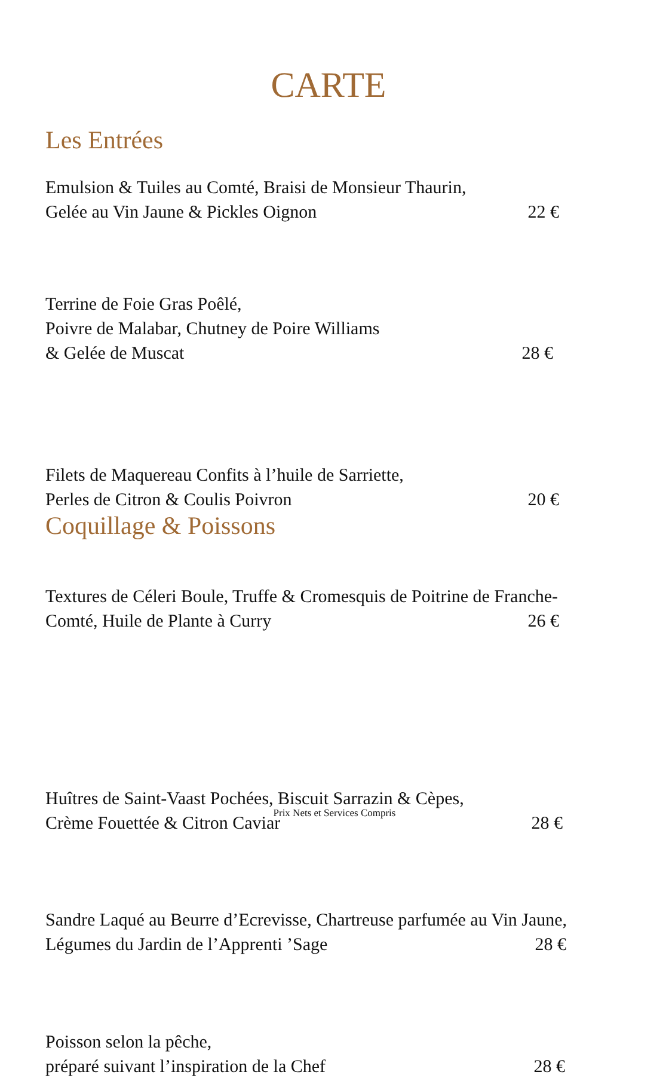CARTE
Les Entrées
Emulsion & Tuiles au Comté, Braisi de Monsieur Thaurin,
Gelée au Vin Jaune & Pickles Oignon
22 €
Terrine de Foie Gras Poêlé,
Poivre de Malabar, Chutney de Poire Williams
& Gelée de Muscat
28 €
Filets de Maquereau Confits à l’huile de Sarriette,
Perles de Citron & Coulis Poivron
20 €
Textures de Céleri Boule, Truffe & Cromesquis de Poitrine de Franche-
Comté, Huile de Plante à Curry
26 €
Coquillage & Poissons
Huîtres de Saint-Vaast Pochées, Biscuit Sarrazin & Cèpes,
Crème Fouettée & Citron Caviar
28 €
Sandre Laqué au Beurre d’Ecrevisse, Chartreuse parfumée au Vin Jaune,
Légumes du Jardin de l’Apprenti ’Sage
28 €
Poisson selon la pêche,
préparé suivant l’inspiration de la Chef
28 €
Prix Nets et Services Compris